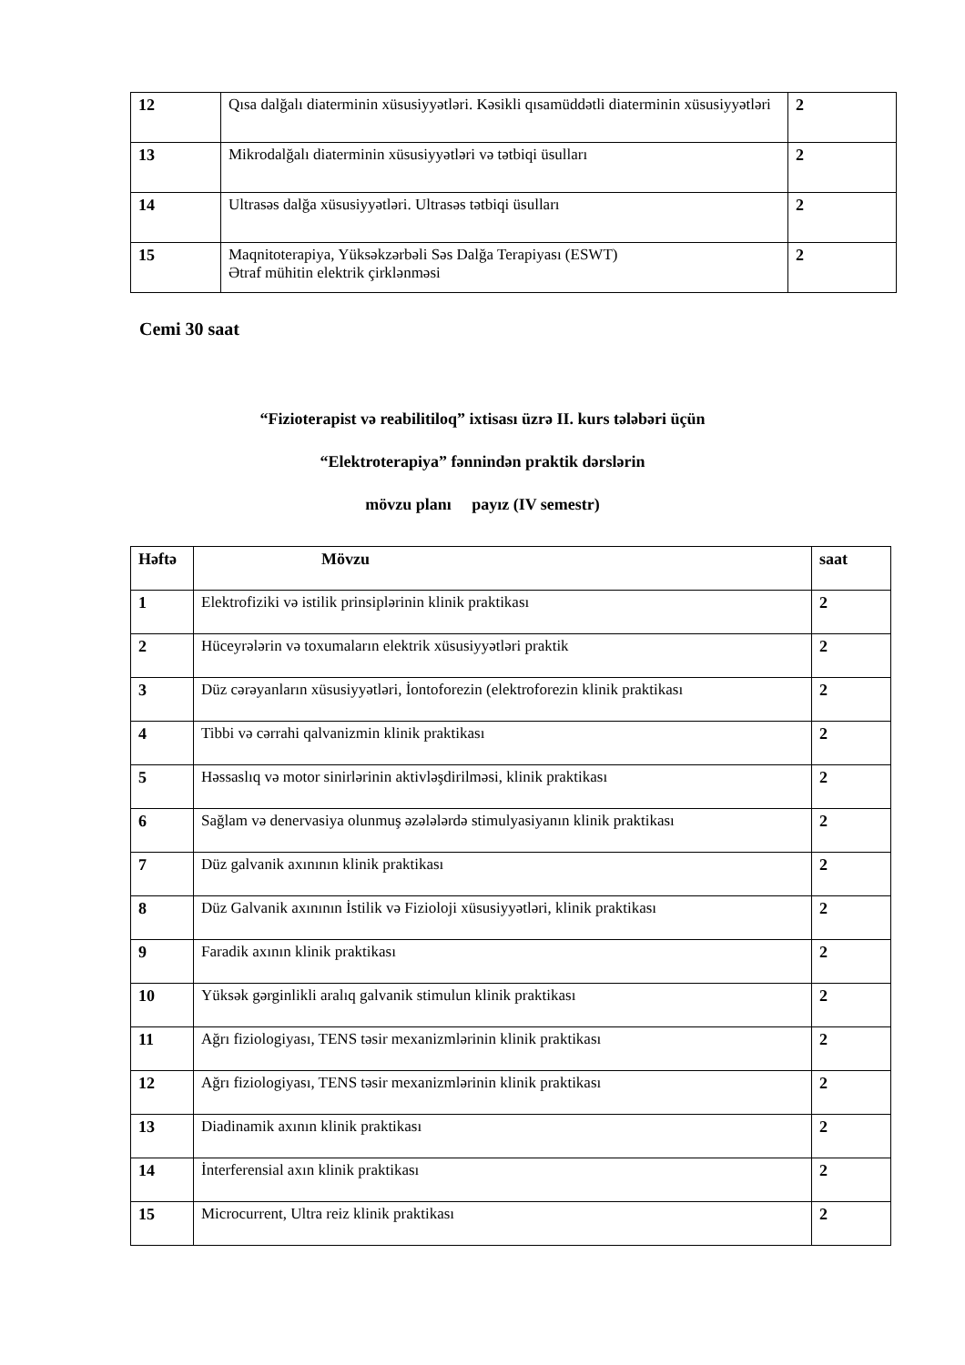| 12 | Qısa dalğalı diaterminin xüsusiyyətləri. Kəsikli qısamüddətli diaterminin xüsusiyyətləri | 2 |
| 13 | Mikrodalğalı diaterminin xüsusiyyətləri və tətbiqi üsulları | 2 |
| 14 | Ultrasəs dalğa xüsusiyyətləri. Ultrasəs tətbiqi üsulları | 2 |
| 15 | Maqnitoterapiya, Yüksəkzərbəli Səs Dalğa Terapiyası (ESWT) Ətraf mühitin elektrik çirklənməsi | 2 |
Cemi 30 saat
“Fizioterapist və reabilitiloq” ixtisası üzrə II. kurs tələbəri üçün
“Elektroterapiya” fənnindən praktik dərslərin
mövzu planı payız (IV semestr)
| Həftə | Mövzu | saat |
| --- | --- | --- |
| 1 | Elektrofiziki və istilik prinsiplərinin klinik praktikası | 2 |
| 2 | Hüceyrələrin və toxumaların elektrik xüsusiyyətləri praktik | 2 |
| 3 | Düz cərəyanların xüsusiyyətləri, İontoforezin (elektroforezin klinik praktikası | 2 |
| 4 | Tibbi və cərrahi qalvanizmin klinik praktikası | 2 |
| 5 | Həssaslıq və motor sinirlərinin aktivləşdirilməsi, klinik praktikası | 2 |
| 6 | Sağlam və denervasiya olunmuş əzələlərdə stimulyasiyanın klinik praktikası | 2 |
| 7 | Düz galvanik axınının klinik praktikası | 2 |
| 8 | Düz Galvanik axınının İstilik və Fizioloji xüsusiyyətləri, klinik praktikası | 2 |
| 9 | Faradik axının klinik praktikası | 2 |
| 10 | Yüksək gərginlikli aralıq galvanik stimulun klinik praktikası | 2 |
| 11 | Ağrı fiziologiyası, TENS təsir mexanizmlərinin klinik praktikası | 2 |
| 12 | Ağrı fiziologiyası, TENS təsir mexanizmlərinin klinik praktikası | 2 |
| 13 | Diadinamik axının klinik praktikası | 2 |
| 14 | İnterferensial axın klinik praktikası | 2 |
| 15 | Microcurrent, Ultra reiz klinik praktikası | 2 |